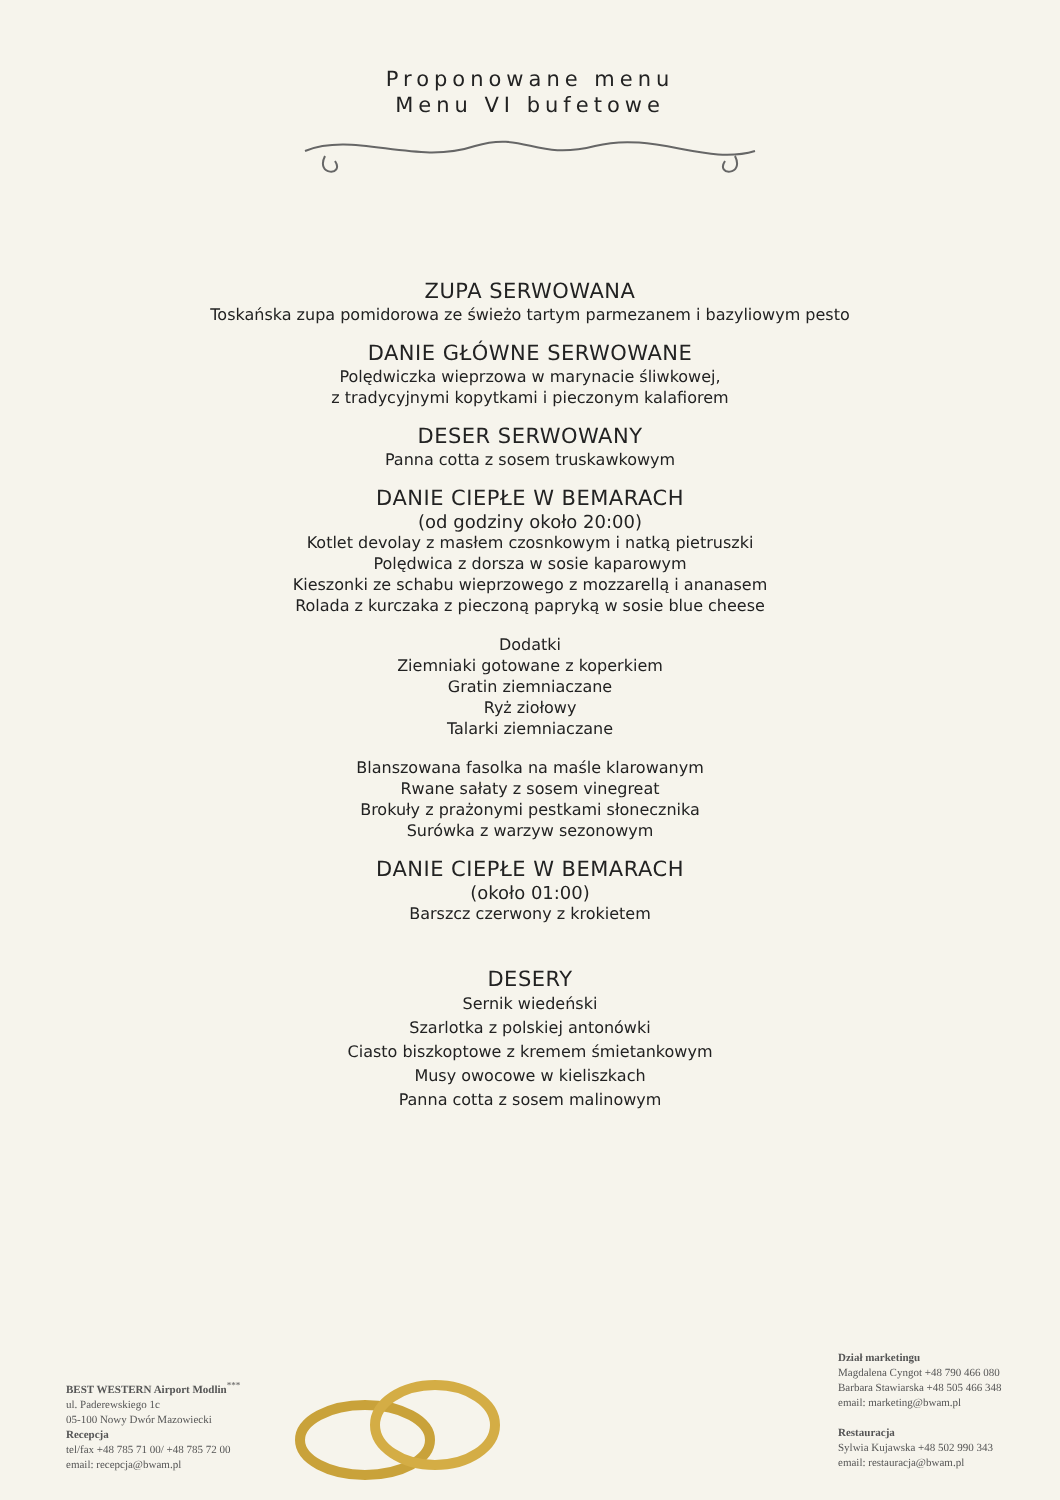Proponowane menu
Menu VI bufetowe
ZUPA SERWOWANA
Toskańska zupa pomidorowa ze świeżo tartym parmezanem i bazyliowym pesto
DANIE GŁÓWNE SERWOWANE
Polędwiczka wieprzowa w marynacie śliwkowej,
z tradycyjnymi kopytkami i pieczonym kalafiorem
DESER SERWOWANY
Panna cotta z sosem truskawkowym
DANIE CIEPŁE W BEMARACH
(od godziny około 20:00)
Kotlet devolay z masłem czosnkowym i natką pietruszki
Polędwica z dorsza w sosie kaparowym
Kieszonki ze schabu wieprzowego z mozzarellą i ananasem
Rolada z kurczaka z pieczoną papryką w sosie blue cheese
Dodatki
Ziemniaki gotowane z koperkiem
Gratin ziemniaczane
Ryż ziołowy
Talarki ziemniaczane
Blanszowana fasolka na maśle klarowanym
Rwane sałaty z sosem vinegreat
Brokuły z prażonymi pestkami słonecznika
Surówka z warzyw sezonowym
DANIE CIEPŁE W BEMARACH
(około 01:00)
Barszcz czerwony z krokietem
DESERY
Sernik wiedeński
Szarlotka z polskiej antonówki
Ciasto biszkoptowe z kremem śmietankowym
Musy owocowe w kieliszkach
Panna cotta z sosem malinowym
BEST WESTERN Airport Modlin<sup>***</sup>
ul. Paderewskiego 1c
05-100 Nowy Dwór Mazowiecki
Recepcja
tel/fax +48 785 71 00/ +48 785 72 00
email: recepcja@bwam.pl
Dział marketingu
Magdalena Cyngot +48 790 466 080
Barbara Stawiarska +48 505 466 348
email: marketing@bwam.pl
Restauracja
Sylwia Kujawska +48 502 990 343
email: restauracja@bwam.pl